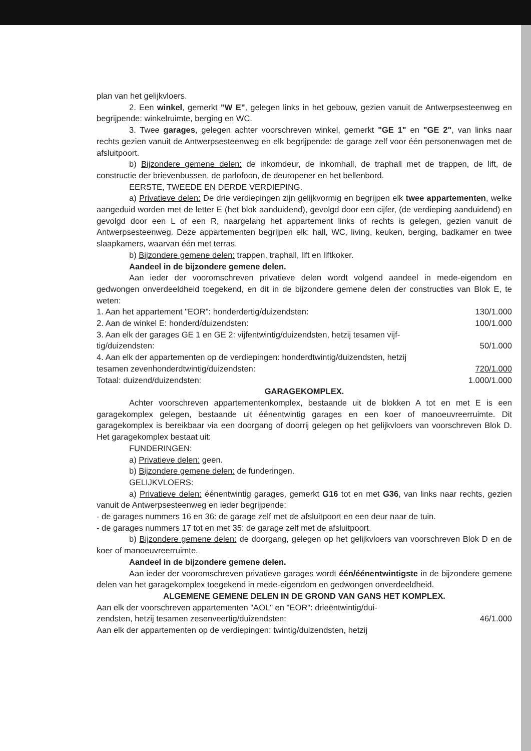plan van het gelijkvloers.
2. Een winkel, gemerkt "W E", gelegen links in het gebouw, gezien vanuit de Antwerpsesteenweg en begrijpende: winkelruimte, berging en WC.
3. Twee garages, gelegen achter voorschreven winkel, gemerkt "GE 1" en "GE 2", van links naar rechts gezien vanuit de Antwerpsesteenweg en elk begrijpende: de garage zelf voor één personenwagen met de afsluitpoort.
b) Bijzondere gemene delen: de inkomdeur, de inkomhall, de traphall met de trappen, de lift, de constructie der brievenbussen, de parlofoon, de deuropener en het bellenbord.
EERSTE, TWEEDE EN DERDE VERDIEPING.
a) Privatieve delen: De drie verdiepingen zijn gelijkvormig en begrijpen elk twee appartementen, welke aangeduid worden met de letter E (het blok aanduidend), gevolgd door een cijfer, (de verdieping aanduidend) en gevolgd door een L of een R, naargelang het appartement links of rechts is gelegen, gezien vanuit de Antwerpsesteenweg. Deze appartementen begrijpen elk: hall, WC, living, keuken, berging, badkamer en twee slaapkamers, waarvan één met terras.
b) Bijzondere gemene delen: trappen, traphall, lift en liftkoker.
Aandeel in de bijzondere gemene delen.
Aan ieder der vooromschreven privatieve delen wordt volgend aandeel in mede-eigendom en gedwongen onverdeeldheid toegekend, en dit in de bijzondere gemene delen der constructies van Blok E, te weten:
1. Aan het appartement "EOR": honderdertig/duizendsten: 130/1.000
2. Aan de winkel E: honderd/duizendsten: 100/1.000
3. Aan elk der garages GE 1 en GE 2: vijfentwintig/duizendsten, hetzij tesamen vijf-
tig/duizendsten: 50/1.000
4. Aan elk der appartementen op de verdiepingen: honderdtwintig/duizendsten, hetzij
tesamen zevenhonderdtwintig/duizendsten: 720/1.000
Totaal: duizend/duizendsten: 1.000/1.000
GARAGEKOMPLEX.
Achter voorschreven appartementenkomplex, bestaande uit de blokken A tot en met E is een garagekomplex gelegen, bestaande uit éénentwintig garages en een koer of manoeuvreerruimte. Dit garagekomplex is bereikbaar via een doorgang of doorrij gelegen op het gelijkvloers van voorschreven Blok D. Het garagekomplex bestaat uit:
FUNDERINGEN:
a) Privatieve delen: geen.
b) Bijzondere gemene delen: de funderingen.
GELIJKVLOERS:
a) Privatieve delen: éénentwintig garages, gemerkt G16 tot en met G36, van links naar rechts, gezien vanuit de Antwerpsesteenweg en ieder begrijpende:
- de garages nummers 16 en 36: de garage zelf met de afsluitpoort en een deur naar de tuin.
- de garages nummers 17 tot en met 35: de garage zelf met de afsluitpoort.
b) Bijzondere gemene delen: de doorgang, gelegen op het gelijkvloers van voorschreven Blok D en de koer of manoeuvreerruimte.
Aandeel in de bijzondere gemene delen.
Aan ieder der vooromschreven privatieve garages wordt één/éénentwintigste in de bijzondere gemene delen van het garagekomplex toegekend in mede-eigendom en gedwongen onverdeeldheid.
ALGEMENE GEMENE DELEN IN DE GROND VAN GANS HET KOMPLEX.
Aan elk der voorschreven appartementen "AOL" en "EOR": drieëntwintig/dui-
zendsten, hetzij tesamen zesenveertig/duizendsten: 46/1.000
Aan elk der appartementen op de verdiepingen: twintig/duizendsten, hetzij